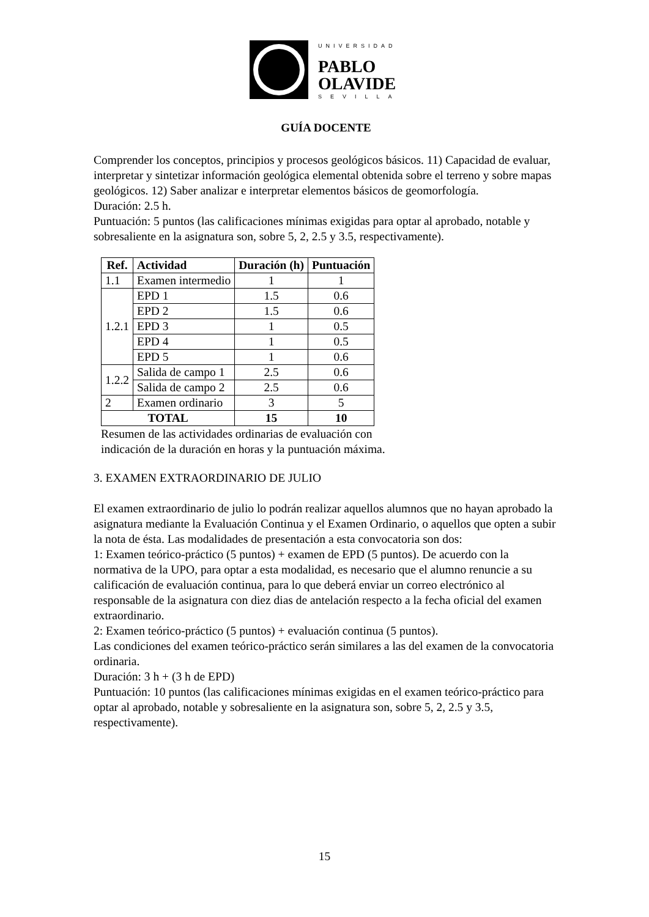UNIVERSIDAD
PABLO
OLAVIDE
SEVILLA
GUÍA DOCENTE
Comprender los conceptos, principios y procesos geológicos básicos. 11) Capacidad de evaluar, interpretar y sintetizar información geológica elemental obtenida sobre el terreno y sobre mapas geológicos. 12) Saber analizar e interpretar elementos básicos de geomorfología.
Duración: 2.5 h.
Puntuación: 5 puntos (las calificaciones mínimas exigidas para optar al aprobado, notable y sobresaliente en la asignatura son, sobre 5, 2, 2.5 y 3.5, respectivamente).
| Ref. | Actividad | Duración (h) | Puntuación |
| --- | --- | --- | --- |
| 1.1 | Examen intermedio | 1 | 1 |
| 1.2.1 | EPD 1 | 1.5 | 0.6 |
| | EPD 2 | 1.5 | 0.6 |
| | EPD 3 | 1 | 0.5 |
| | EPD 4 | 1 | 0.5 |
| | EPD 5 | 1 | 0.6 |
| 1.2.2 | Salida de campo 1 | 2.5 | 0.6 |
| | Salida de campo 2 | 2.5 | 0.6 |
| 2 | Examen ordinario | 3 | 5 |
| TOTAL | | 15 | 10 |
Resumen de las actividades ordinarias de evaluación con
indicación de la duración en horas y la puntuación máxima.
3. EXAMEN EXTRAORDINARIO DE JULIO
El examen extraordinario de julio lo podrán realizar aquellos alumnos que no hayan aprobado la asignatura mediante la Evaluación Continua y el Examen Ordinario, o aquellos que opten a subir la nota de ésta. Las modalidades de presentación a esta convocatoria son dos:
1: Examen teórico-práctico (5 puntos) + examen de EPD (5 puntos). De acuerdo con la normativa de la UPO, para optar a esta modalidad, es necesario que el alumno renuncie a su calificación de evaluación continua, para lo que deberá enviar un correo electrónico al responsable de la asignatura con diez dias de antelación respecto a la fecha oficial del examen extraordinario.
2: Examen teórico-práctico (5 puntos) + evaluación continua (5 puntos).
Las condiciones del examen teórico-práctico serán similares a las del examen de la convocatoria ordinaria.
Duración: 3 h + (3 h de EPD)
Puntuación: 10 puntos (las calificaciones mínimas exigidas en el examen teórico-práctico para optar al aprobado, notable y sobresaliente en la asignatura son, sobre 5, 2, 2.5 y 3.5, respectivamente).
15